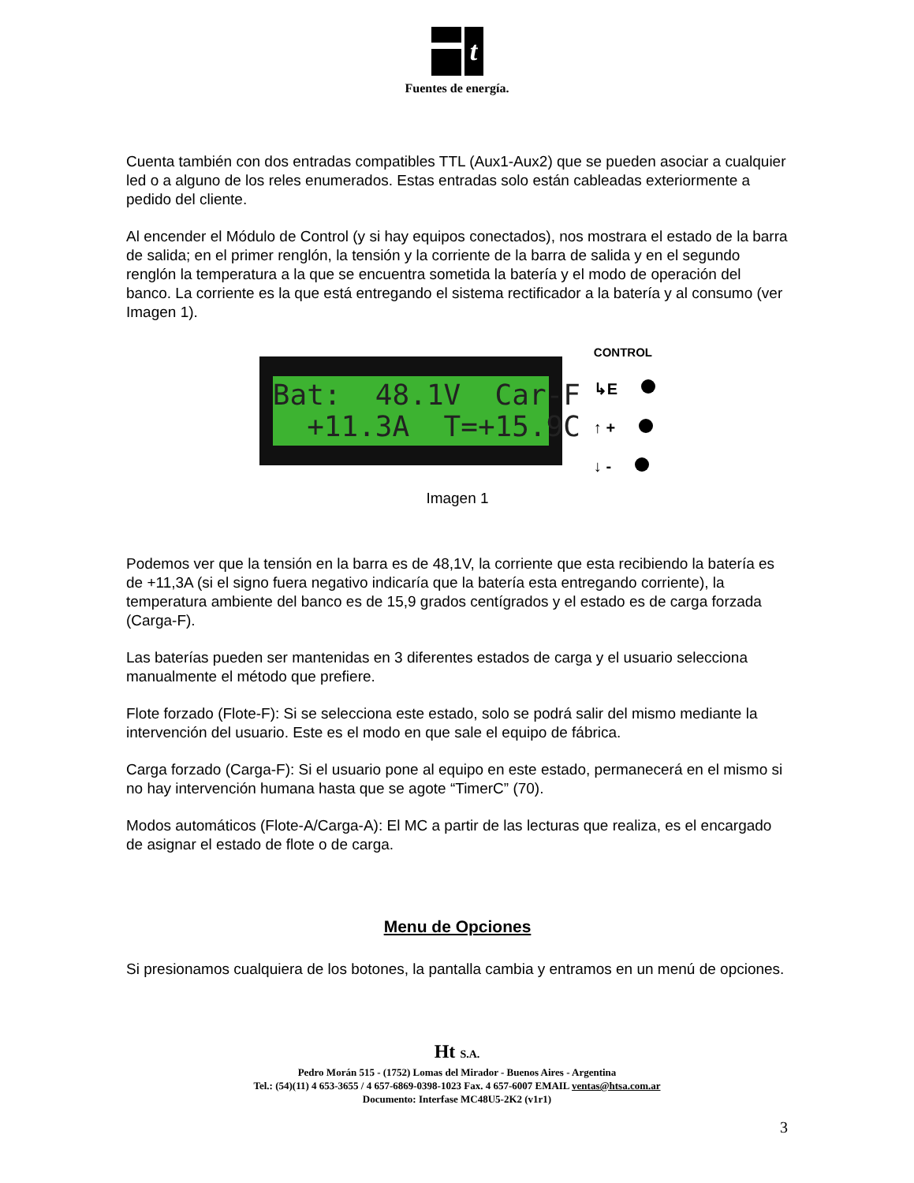t
Fuentes de energía.
Cuenta también con dos entradas compatibles TTL (Aux1-Aux2) que se pueden asociar a cualquier led o a alguno de los reles enumerados. Estas entradas solo están cableadas exteriormente a pedido del cliente.
Al encender el Módulo de Control (y si hay equipos conectados), nos mostrara el estado de la barra de salida; en el primer renglón, la tensión y la corriente de la barra de salida y en el segundo renglón la temperatura a la que se encuentra sometida la batería y el modo de operación del banco. La corriente es la que está entregando el sistema rectificador a la batería y al consumo (ver Imagen 1).
Bat: 48.1V Car-F +11.3A T=+15.9C
CONTROL
↳E
↑ +
↓ -
Imagen 1
Podemos ver que la tensión en la barra es de 48,1V, la corriente que esta recibiendo la batería es de +11,3A (si el signo fuera negativo indicaría que la batería esta entregando corriente), la temperatura ambiente del banco es de 15,9 grados centígrados y el estado es de carga forzada (Carga-F).
Las baterías pueden ser mantenidas en 3 diferentes estados de carga y el usuario selecciona manualmente el método que prefiere.
Flote forzado (Flote-F): Si se selecciona este estado, solo se podrá salir del mismo mediante la intervención del usuario. Este es el modo en que sale el equipo de fábrica.
Carga forzado (Carga-F): Si el usuario pone al equipo en este estado, permanecerá en el mismo si no hay intervención humana hasta que se agote “TimerC” (70).
Modos automáticos (Flote-A/Carga-A): El MC a partir de las lecturas que realiza, es el encargado de asignar el estado de flote o de carga.
Menu de Opciones
Si presionamos cualquiera de los botones, la pantalla cambia y entramos en un menú de opciones.
Ht S.A.
Pedro Morán 515 - (1752) Lomas del Mirador - Buenos Aires - Argentina
Tel.: (54)(11) 4 653-3655 / 4 657-6869-0398-1023 Fax. 4 657-6007 EMAIL ventas@htsa.com.ar
Documento: Interfase MC48U5-2K2 (v1r1)
3